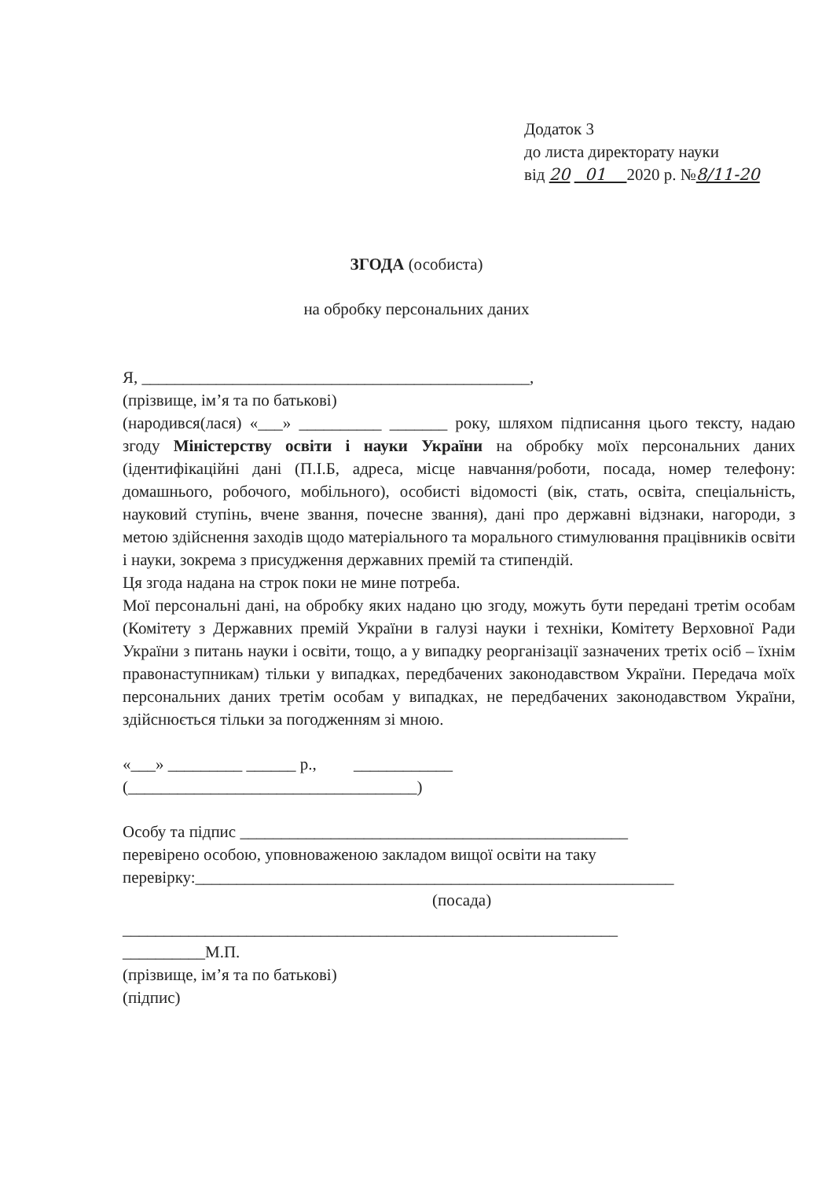Додаток 3
до листа директорату науки
від 20 01 2020 р. №8/11-20
ЗГОДА (особиста)
на обробку персональних даних
Я, _______________________________________________,
(прізвище, ім’я та по батькові)
(народився(лася) «___» __________ _______ року, шляхом підписання цього тексту, надаю згоду Міністерству освіти і науки України на обробку моїх персональних даних (ідентифікаційні дані (П.І.Б, адреса, місце навчання/роботи, посада, номер телефону: домашнього, робочого, мобільного), особисті відомості (вік, стать, освіта, спеціальність, науковий ступінь, вчене звання, почесне звання), дані про державні відзнаки, нагороди, з метою здійснення заходів щодо матеріального та морального стимулювання працівників освіти і науки, зокрема з присудження державних премій та стипендій.
Ця згода надана на строк поки не мине потреба.
Мої персональні дані, на обробку яких надано цю згоду, можуть бути передані третім особам (Комітету з Державних премій України в галузі науки і техніки, Комітету Верховної Ради України з питань науки і освіти, тощо, а у випадку реорганізації зазначених третіх осіб – їхнім правонаступникам) тільки у випадках, передбачених законодавством України. Передача моїх персональних даних третім особам у випадках, не передбачених законодавством України, здійснюється тільки за погодженням зі мною.
«___» _________ ______ р., ____________
(___________________________________)
Особу та підпис _______________________________________________
перевірено особою, уповноваженою закладом вищої освіти на таку
перевірку:__________________________________________________________
(посада)
____________________________________________________________
__________М.П.
(прізвище, ім’я та по батькові)
(підпис)